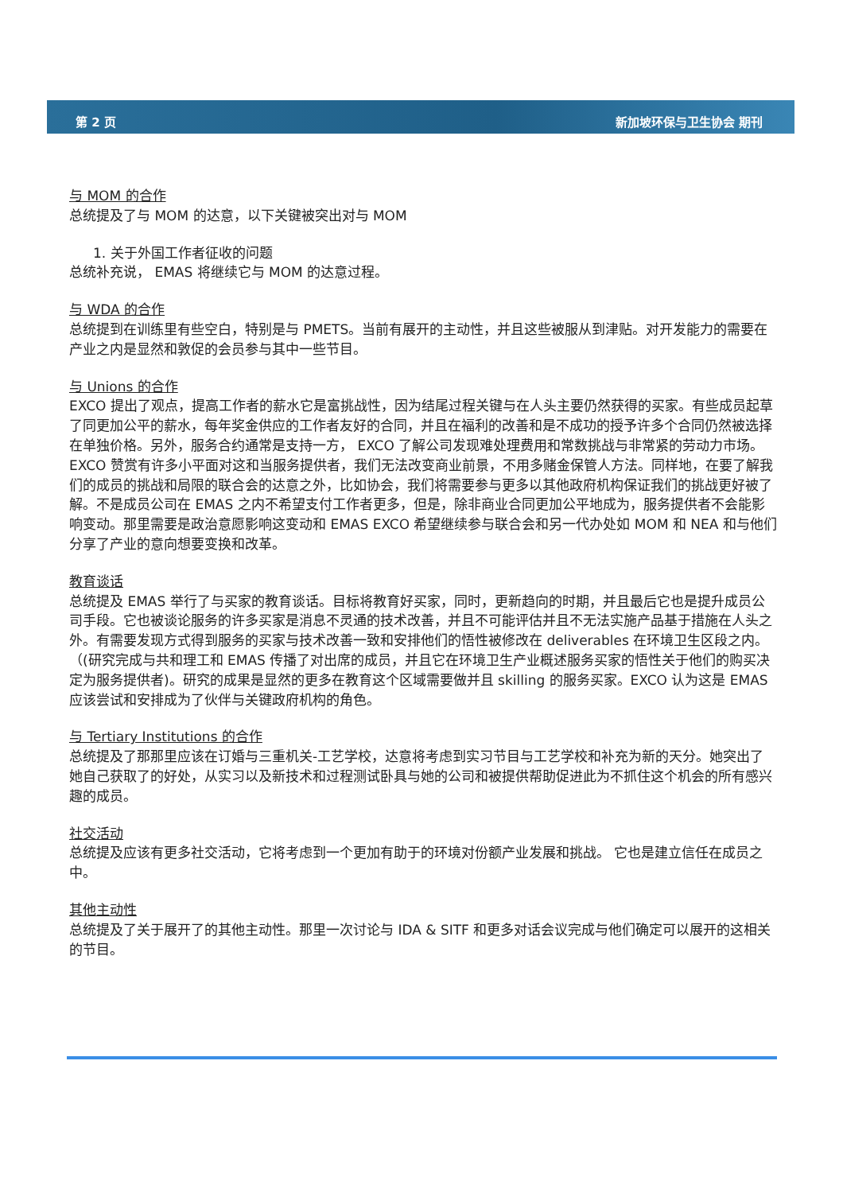第 2 页 新加坡环保与卫生协会 期刊
与 MOM 的合作
总统提及了与 MOM 的达意，以下关键被突出对与 MOM
1. 关于外国工作者征收的问题
总统补充说， EMAS 将继续它与 MOM 的达意过程。
与 WDA 的合作
总统提到在训练里有些空白，特别是与 PMETS。当前有展开的主动性，并且这些被服从到津贴。对开发能力的需要在产业之内是显然和敦促的会员参与其中一些节目。
与 Unions 的合作
EXCO 提出了观点，提高工作者的薪水它是富挑战性，因为结尾过程关键与在人头主要仍然获得的买家。有些成员起草了同更加公平的薪水，每年奖金供应的工作者友好的合同，并且在福利的改善和是不成功的授予许多个合同仍然被选择在单独价格。另外，服务合约通常是支持一方， EXCO 了解公司发现难处理费用和常数挑战与非常紧的劳动力市场。EXCO 赞赏有许多小平面对这和当服务提供者，我们无法改变商业前景，不用多赌金保管人方法。同样地，在要了解我们的成员的挑战和局限的联合会的达意之外，比如协会，我们将需要参与更多以其他政府机构保证我们的挑战更好被了解。不是成员公司在 EMAS 之内不希望支付工作者更多，但是，除非商业合同更加公平地成为，服务提供者不会能影响变动。那里需要是政治意愿影响这变动和 EMAS EXCO 希望继续参与联合会和另一代办处如 MOM 和 NEA 和与他们分享了产业的意向想要变换和改革。
教育谈话
总统提及 EMAS 举行了与买家的教育谈话。目标将教育好买家，同时，更新趋向的时期，并且最后它也是提升成员公司手段。它也被谈论服务的许多买家是消息不灵通的技术改善，并且不可能评估并且不无法实施产品基于措施在人头之外。有需要发现方式得到服务的买家与技术改善一致和安排他们的悟性被修改在 deliverables 在环境卫生区段之内。（(研究完成与共和理工和 EMAS 传播了对出席的成员，并且它在环境卫生产业概述服务买家的悟性关于他们的购买决定为服务提供者)。研究的成果是显然的更多在教育这个区域需要做并且 skilling 的服务买家。EXCO 认为这是 EMAS 应该尝试和安排成为了伙伴与关键政府机构的角色。
与 Tertiary Institutions 的合作
总统提及了那那里应该在订婚与三重机关-工艺学校，达意将考虑到实习节目与工艺学校和补充为新的天分。她突出了她自己获取了的好处，从实习以及新技术和过程测试卧具与她的公司和被提供帮助促进此为不抓住这个机会的所有感兴趣的成员。
社交活动
总统提及应该有更多社交活动，它将考虑到一个更加有助于的环境对份额产业发展和挑战。 它也是建立信任在成员之中。
其他主动性
总统提及了关于展开了的其他主动性。那里一次讨论与 IDA & SITF 和更多对话会议完成与他们确定可以展开的这相关的节目。